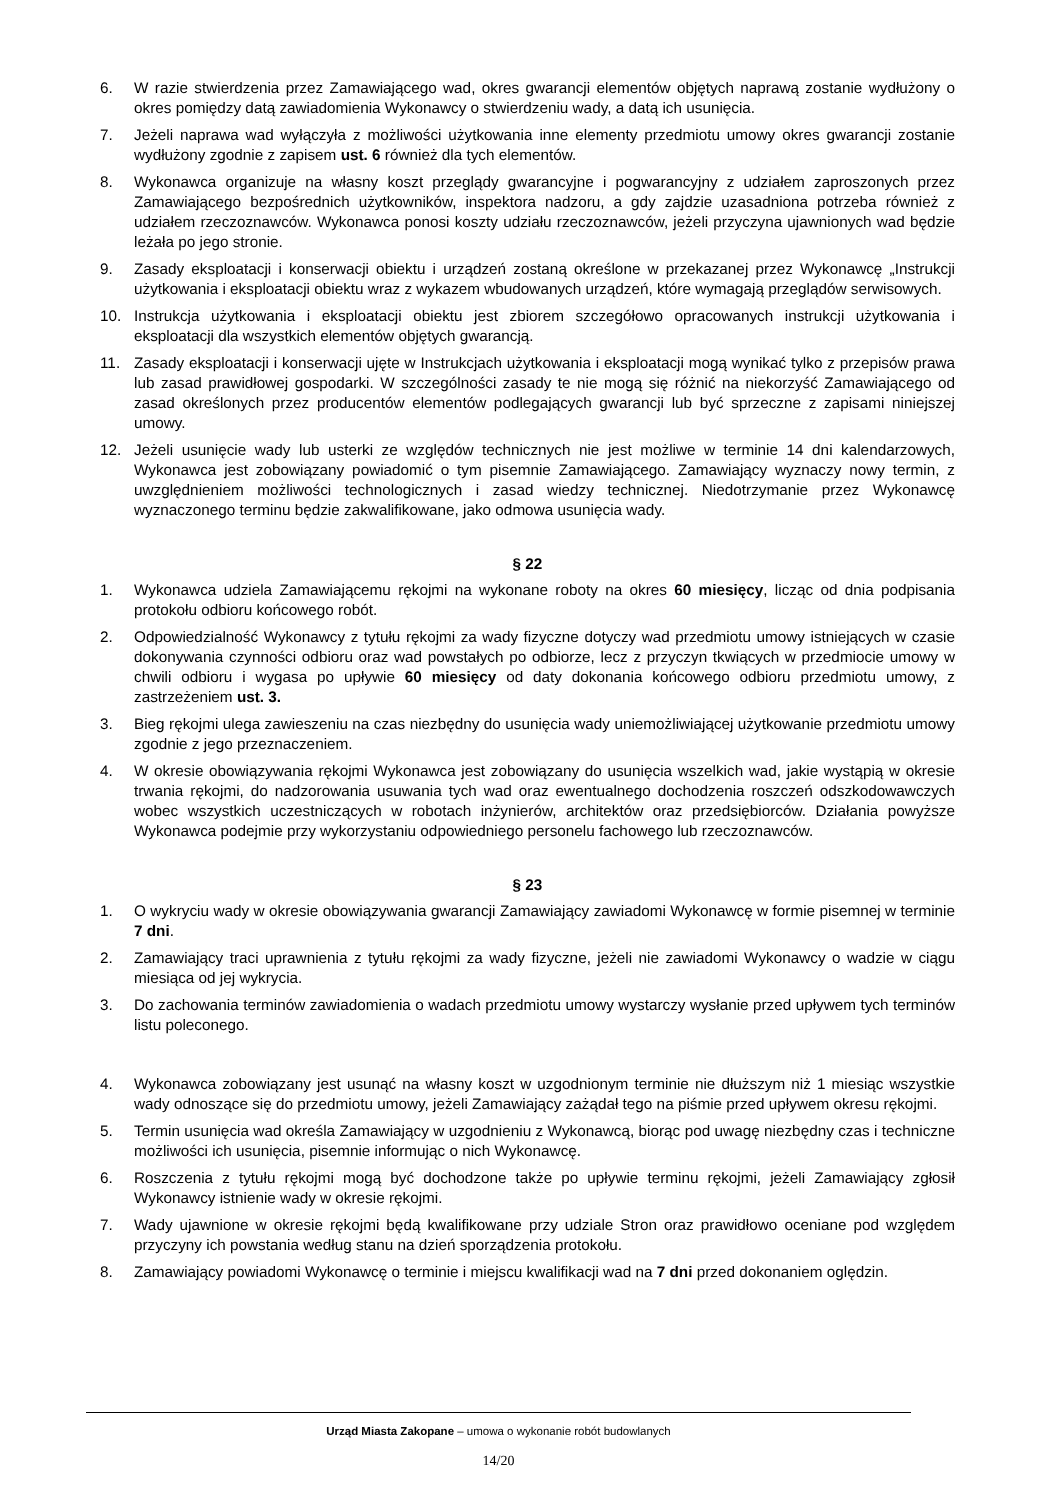6. W razie stwierdzenia przez Zamawiającego wad, okres gwarancji elementów objętych naprawą zostanie wydłużony o okres pomiędzy datą zawiadomienia Wykonawcy o stwierdzeniu wady, a datą ich usunięcia.
7. Jeżeli naprawa wad wyłączyła z możliwości użytkowania inne elementy przedmiotu umowy okres gwarancji zostanie wydłużony zgodnie z zapisem ust. 6 również dla tych elementów.
8. Wykonawca organizuje na własny koszt przeglądy gwarancyjne i pogwarancyjny z udziałem zaproszonych przez Zamawiającego bezpośrednich użytkowników, inspektora nadzoru, a gdy zajdzie uzasadniona potrzeba również z udziałem rzeczoznawców. Wykonawca ponosi koszty udziału rzeczoznawców, jeżeli przyczyna ujawnionych wad będzie leżała po jego stronie.
9. Zasady eksploatacji i konserwacji obiektu i urządzeń zostaną określone w przekazanej przez Wykonawcę „Instrukcji użytkowania i eksploatacji obiektu wraz z wykazem wbudowanych urządzeń, które wymagają przeglądów serwisowych.
10. Instrukcja użytkowania i eksploatacji obiektu jest zbiorem szczegółowo opracowanych instrukcji użytkowania i eksploatacji dla wszystkich elementów objętych gwarancją.
11. Zasady eksploatacji i konserwacji ujęte w Instrukcjach użytkowania i eksploatacji mogą wynikać tylko z przepisów prawa lub zasad prawidłowej gospodarki. W szczególności zasady te nie mogą się różnić na niekorzyść Zamawiającego od zasad określonych przez producentów elementów podlegających gwarancji lub być sprzeczne z zapisami niniejszej umowy.
12. Jeżeli usunięcie wady lub usterki ze względów technicznych nie jest możliwe w terminie 14 dni kalendarzowych, Wykonawca jest zobowiązany powiadomić o tym pisemnie Zamawiającego. Zamawiający wyznaczy nowy termin, z uwzględnieniem możliwości technologicznych i zasad wiedzy technicznej. Niedotrzymanie przez Wykonawcę wyznaczonego terminu będzie zakwalifikowane, jako odmowa usunięcia wady.
§ 22
1. Wykonawca udziela Zamawiającemu rękojmi na wykonane roboty na okres 60 miesięcy, licząc od dnia podpisania protokołu odbioru końcowego robót.
2. Odpowiedzialność Wykonawcy z tytułu rękojmi za wady fizyczne dotyczy wad przedmiotu umowy istniejących w czasie dokonywania czynności odbioru oraz wad powstałych po odbiorze, lecz z przyczyn tkwiących w przedmiocie umowy w chwili odbioru i wygasa po upływie 60 miesięcy od daty dokonania końcowego odbioru przedmiotu umowy, z zastrzeżeniem ust. 3.
3. Bieg rękojmi ulega zawieszeniu na czas niezbędny do usunięcia wady uniemożliwiającej użytkowanie przedmiotu umowy zgodnie z jego przeznaczeniem.
4. W okresie obowiązywania rękojmi Wykonawca jest zobowiązany do usunięcia wszelkich wad, jakie wystąpią w okresie trwania rękojmi, do nadzorowania usuwania tych wad oraz ewentualnego dochodzenia roszczeń odszkodowawczych wobec wszystkich uczestniczących w robotach inżynierów, architektów oraz przedsiębiorców. Działania powyższe Wykonawca podejmie przy wykorzystaniu odpowiedniego personelu fachowego lub rzeczoznawców.
§ 23
1. O wykryciu wady w okresie obowiązywania gwarancji Zamawiający zawiadomi Wykonawcę w formie pisemnej w terminie 7 dni.
2. Zamawiający traci uprawnienia z tytułu rękojmi za wady fizyczne, jeżeli nie zawiadomi Wykonawcy o wadzie w ciągu miesiąca od jej wykrycia.
3. Do zachowania terminów zawiadomienia o wadach przedmiotu umowy wystarczy wysłanie przed upływem tych terminów listu poleconego.
4. Wykonawca zobowiązany jest usunąć na własny koszt w uzgodnionym terminie nie dłuższym niż 1 miesiąc wszystkie wady odnoszące się do przedmiotu umowy, jeżeli Zamawiający zażądał tego na piśmie przed upływem okresu rękojmi.
5. Termin usunięcia wad określa Zamawiający w uzgodnieniu z Wykonawcą, biorąc pod uwagę niezbędny czas i techniczne możliwości ich usunięcia, pisemnie informując o nich Wykonawcę.
6. Roszczenia z tytułu rękojmi mogą być dochodzone także po upływie terminu rękojmi, jeżeli Zamawiający zgłosił Wykonawcy istnienie wady w okresie rękojmi.
7. Wady ujawnione w okresie rękojmi będą kwalifikowane przy udziale Stron oraz prawidłowo oceniane pod względem przyczyny ich powstania według stanu na dzień sporządzenia protokołu.
8. Zamawiający powiadomi Wykonawcę o terminie i miejscu kwalifikacji wad na 7 dni przed dokonaniem oględzin.
Urząd Miasta Zakopane – umowa o wykonanie robót budowlanych
14/20